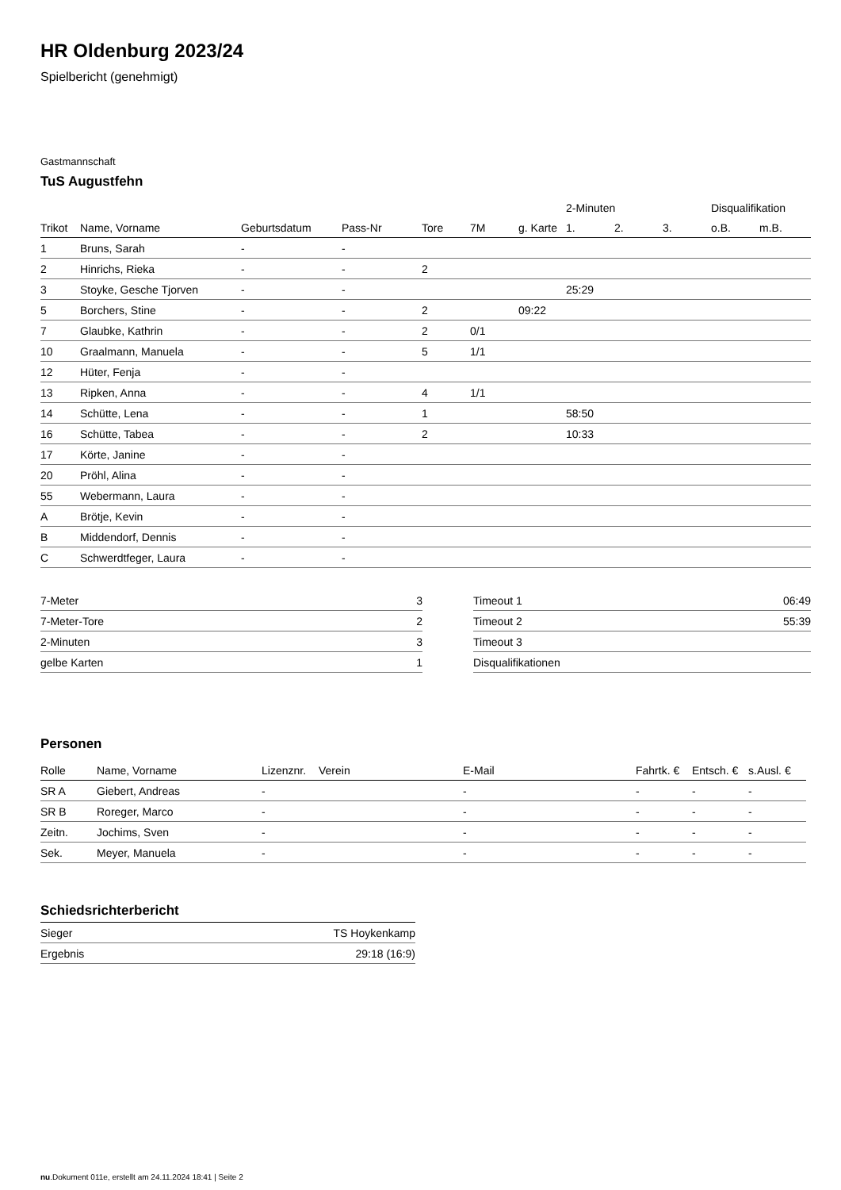HR Oldenburg 2023/24
Spielbericht (genehmigt)
Gastmannschaft
TuS Augustfehn
| | | | | | | | 2-Minuten | | | Disqualifikation | |
| --- | --- | --- | --- | --- | --- | --- | --- | --- | --- | --- | --- |
| Trikot | Name, Vorname | Geburtsdatum | Pass-Nr | Tore | 7M | g. Karte | 1. | 2. | 3. | o.B. | m.B. |
| 1 | Bruns, Sarah | - | - | | | | | | | | |
| 2 | Hinrichs, Rieka | - | - | 2 | | | | | | | |
| 3 | Stoyke, Gesche Tjorven | - | - | | | | 25:29 | | | | |
| 5 | Borchers, Stine | - | - | 2 | | 09:22 | | | | | |
| 7 | Glaubke, Kathrin | - | - | 2 | 0/1 | | | | | | |
| 10 | Graalmann, Manuela | - | - | 5 | 1/1 | | | | | | |
| 12 | Hüter, Fenja | - | - | | | | | | | | |
| 13 | Ripken, Anna | - | - | 4 | 1/1 | | | | | | |
| 14 | Schütte, Lena | - | - | 1 | | | 58:50 | | | | |
| 16 | Schütte, Tabea | - | - | 2 | | | 10:33 | | | | |
| 17 | Körte, Janine | - | - | | | | | | | | |
| 20 | Pröhl, Alina | - | - | | | | | | | | |
| 55 | Webermann, Laura | - | - | | | | | | | | |
| A | Brötje, Kevin | - | - | | | | | | | | |
| B | Middendorf, Dennis | - | - | | | | | | | | |
| C | Schwerdtfeger, Laura | - | - | | | | | | | | |
| 7-Meter | 3 |
| 7-Meter-Tore | 2 |
| 2-Minuten | 3 |
| gelbe Karten | 1 |
| Timeout 1 | 06:49 |
| Timeout 2 | 55:39 |
| Timeout 3 | |
| Disqualifikationen | |
Personen
| Rolle | Name, Vorname | Lizenznr. | Verein | E-Mail | Fahrtk. € | Entsch. € | s.Ausl. € |
| --- | --- | --- | --- | --- | --- | --- | --- |
| SR A | Giebert, Andreas | - | | - | - | - | - |
| SR B | Roreger, Marco | - | | - | - | - | - |
| Zeitn. | Jochims, Sven | - | | - | - | - | - |
| Sek. | Meyer, Manuela | - | | - | - | - | - |
Schiedsrichterbericht
| Sieger | TS Hoykenkamp |
| Ergebnis | 29:18 (16:9) |
nu.Dokument 011e, erstellt am 24.11.2024 18:41 | Seite 2